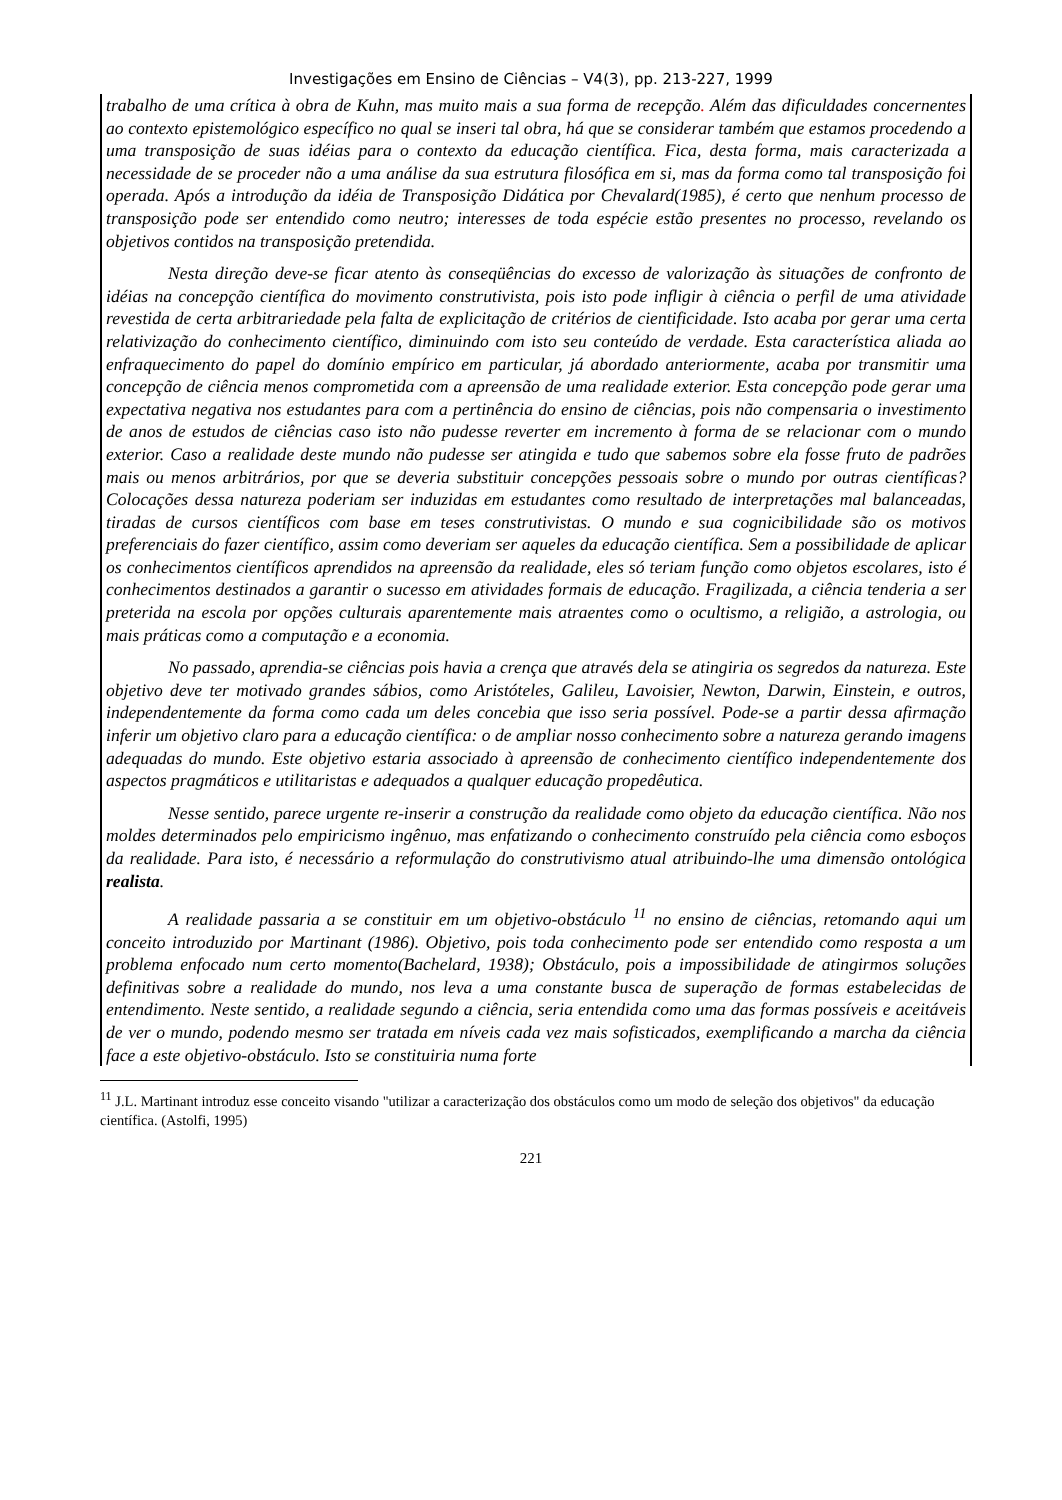Investigações em Ensino de Ciências – V4(3), pp. 213-227, 1999
trabalho de uma crítica à obra de Kuhn, mas muito mais a sua forma de recepção. Além das dificuldades concernentes ao contexto epistemológico específico no qual se inseri tal obra, há que se considerar também que estamos procedendo a uma transposição de suas idéias para o contexto da educação científica. Fica, desta forma, mais caracterizada a necessidade de se proceder não a uma análise da sua estrutura filosófica em si, mas da forma como tal transposição foi operada. Após a introdução da idéia de Transposição Didática por Chevalard(1985), é certo que nenhum processo de transposição pode ser entendido como neutro; interesses de toda espécie estão presentes no processo, revelando os objetivos contidos na transposição pretendida.
Nesta direção deve-se ficar atento às conseqüências do excesso de valorização às situações de confronto de idéias na concepção científica do movimento construtivista, pois isto pode infligir à ciência o perfil de uma atividade revestida de certa arbitrariedade pela falta de explicitação de critérios de cientificidade. Isto acaba por gerar uma certa relativização do conhecimento científico, diminuindo com isto seu conteúdo de verdade. Esta característica aliada ao enfraquecimento do papel do domínio empírico em particular, já abordado anteriormente, acaba por transmitir uma concepção de ciência menos comprometida com a apreensão de uma realidade exterior. Esta concepção pode gerar uma expectativa negativa nos estudantes para com a pertinência do ensino de ciências, pois não compensaria o investimento de anos de estudos de ciências caso isto não pudesse reverter em incremento à forma de se relacionar com o mundo exterior. Caso a realidade deste mundo não pudesse ser atingida e tudo que sabemos sobre ela fosse fruto de padrões mais ou menos arbitrários, por que se deveria substituir concepções pessoais sobre o mundo por outras científicas? Colocações dessa natureza poderiam ser induzidas em estudantes como resultado de interpretações mal balanceadas, tiradas de cursos científicos com base em teses construtivistas. O mundo e sua cognicibilidade são os motivos preferenciais do fazer científico, assim como deveriam ser aqueles da educação científica. Sem a possibilidade de aplicar os conhecimentos científicos aprendidos na apreensão da realidade, eles só teriam função como objetos escolares, isto é conhecimentos destinados a garantir o sucesso em atividades formais de educação. Fragilizada, a ciência tenderia a ser preterida na escola por opções culturais aparentemente mais atraentes como o ocultismo, a religião, a astrologia, ou mais práticas como a computação e a economia.
No passado, aprendia-se ciências pois havia a crença que através dela se atingiria os segredos da natureza. Este objetivo deve ter motivado grandes sábios, como Aristóteles, Galileu, Lavoisier, Newton, Darwin, Einstein, e outros, independentemente da forma como cada um deles concebia que isso seria possível. Pode-se a partir dessa afirmação inferir um objetivo claro para a educação científica: o de ampliar nosso conhecimento sobre a natureza gerando imagens adequadas do mundo. Este objetivo estaria associado à apreensão de conhecimento científico independentemente dos aspectos pragmáticos e utilitaristas e adequados a qualquer educação propedêutica.
Nesse sentido, parece urgente re-inserir a construção da realidade como objeto da educação científica. Não nos moldes determinados pelo empiricismo ingênuo, mas enfatizando o conhecimento construído pela ciência como esboços da realidade. Para isto, é necessário a reformulação do construtivismo atual atribuindo-lhe uma dimensão ontológica realista.
A realidade passaria a se constituir em um objetivo-obstáculo <sup>11</sup> no ensino de ciências, retomando aqui um conceito introduzido por Martinant (1986). Objetivo, pois toda conhecimento pode ser entendido como resposta a um problema enfocado num certo momento(Bachelard, 1938); Obstáculo, pois a impossibilidade de atingirmos soluções definitivas sobre a realidade do mundo, nos leva a uma constante busca de superação de formas estabelecidas de entendimento. Neste sentido, a realidade segundo a ciência, seria entendida como uma das formas possíveis e aceitáveis de ver o mundo, podendo mesmo ser tratada em níveis cada vez mais sofisticados, exemplificando a marcha da ciência face a este objetivo-obstáculo. Isto se constituiria numa forte
<sup>11</sup> J.L. Martinant introduz esse conceito visando "utilizar a caracterização dos obstáculos como um modo de seleção dos objetivos" da educação científica. (Astolfi, 1995)
221